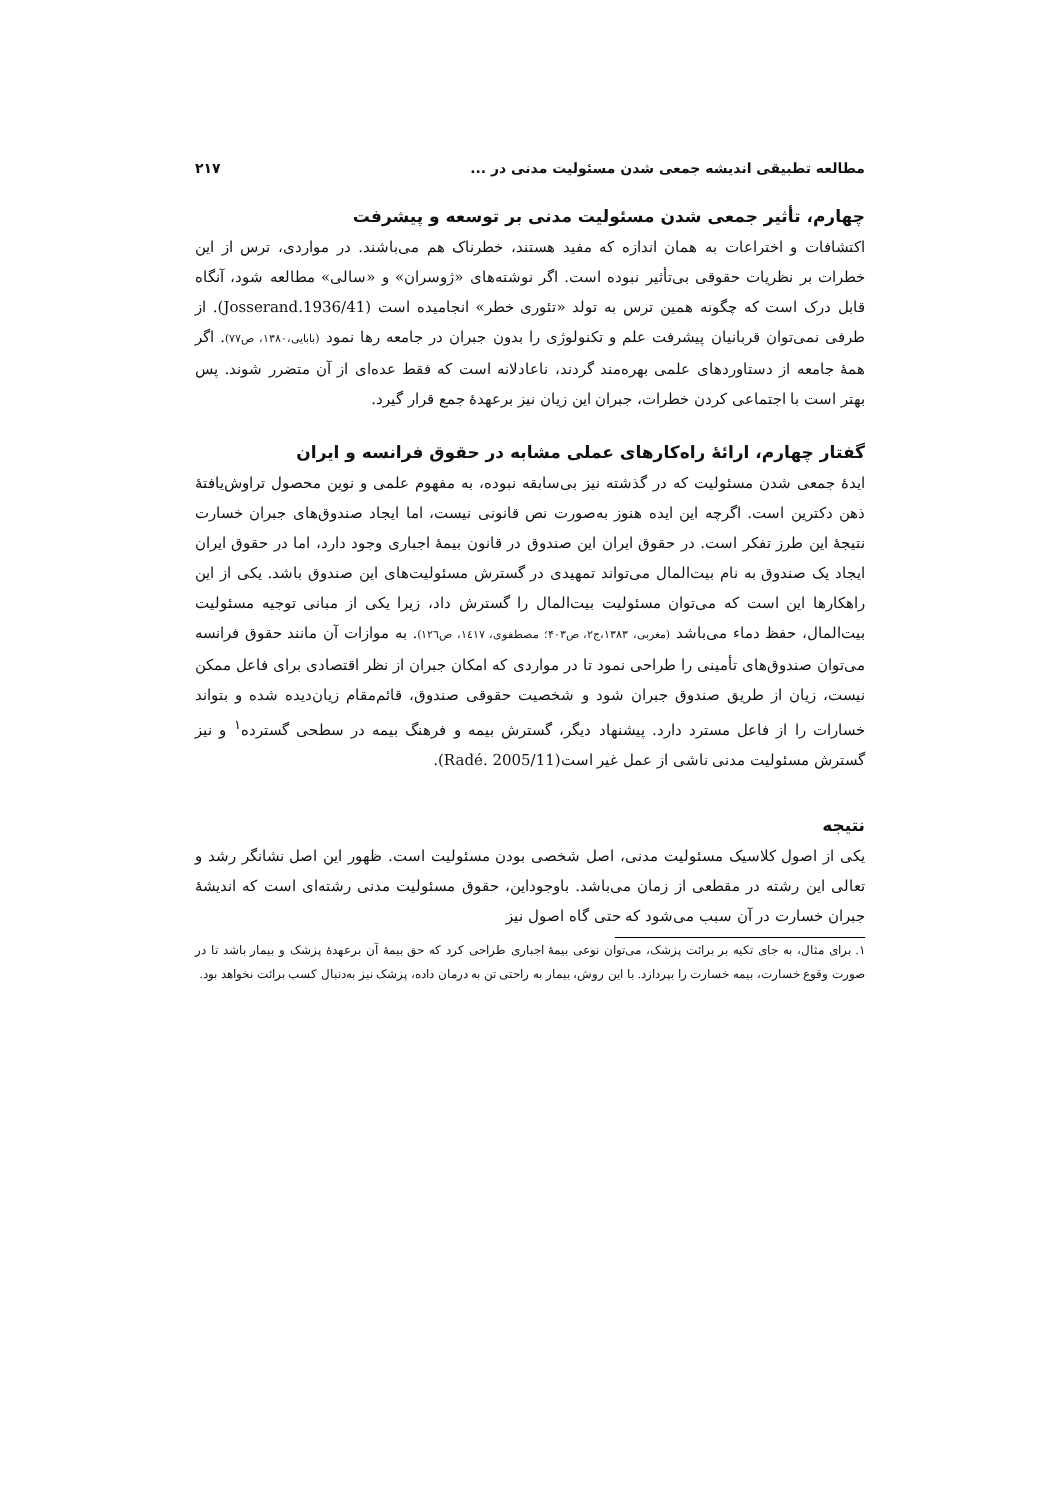مطالعه تطبیقی اندیشه جمعی شدن مسئولیت مدنی در ... ۲۱۷
چهارم، تأثیر جمعی شدن مسئولیت مدنی بر توسعه و پیشرفت
اکتشافات و اختراعات به همان اندازه که مفید هستند، خطرناک هم می‌باشند. در مواردی، ترس از این خطرات بر نظریات حقوقی بی‌تأثیر نبوده است. اگر نوشته‌های «ژوسران» و «سالی» مطالعه شود، آنگاه قابل درک است که چگونه همین ترس به تولد «تئوری خطر» انجامیده است (Josserand.1936/41). از طرفی نمی‌توان قربانیان پیشرفت علم و تکنولوژی را بدون جبران در جامعه رها نمود (بابایی،۱۳۸۰، ص۷۷). اگر همهٔ جامعه از دستاوردهای علمی بهره‌مند گردند، ناعادلانه است که فقط عده‌ای از آن متضرر شوند. پس بهتر است با اجتماعی کردن خطرات، جبران این زیان نیز برعهدهٔ جمع قرار گیرد.
گفتار چهارم، ارائهٔ راه‌کارهای عملی مشابه در حقوق فرانسه و ایران
ایدهٔ جمعی شدن مسئولیت که در گذشته نیز بی‌سابقه نبوده، به مفهوم علمی و نوین محصول تراوش‌یافتهٔ ذهن دکترین است. اگرچه این ایده هنوز به‌صورت نص قانونی نیست، اما ایجاد صندوق‌های جبران خسارت نتیجهٔ این طرز تفکر است. در حقوق ایران این صندوق در قانون بیمهٔ اجباری وجود دارد، اما در حقوق ایران ایجاد یک صندوق به نام بیت‌المال می‌تواند تمهیدی در گسترش مسئولیت‌های این صندوق باشد. یکی از این راهکارها این است که می‌توان مسئولیت بیت‌المال را گسترش داد، زیرا یکی از مبانی توجیه مسئولیت بیت‌المال، حفظ دماء می‌باشد (مغربی، ۱۳۸۳،ج۲، ص۴۰۳؛ مصطفوی، ۱٤۱۷، ص۱۲٦). به موازات آن مانند حقوق فرانسه می‌توان صندوق‌های تأمینی را طراحی نمود تا در مواردی که امکان جبران از نظر اقتصادی برای فاعل ممکن نیست، زیان از طریق صندوق جبران شود و شخصیت حقوقی صندوق، قائم‌مقام زیان‌دیده شده و بتواند خسارات را از فاعل مسترد دارد. پیشنهاد دیگر، گسترش بیمه و فرهنگ بیمه در سطحی گسترده<sup>۱</sup> و نیز گسترش مسئولیت مدنی ناشی از عمل غیر است(Radé. 2005/11).
نتیجه
یکی از اصول کلاسیک مسئولیت مدنی، اصل شخصی بودن مسئولیت است. ظهور این اصل نشانگر رشد و تعالی این رشته در مقطعی از زمان می‌باشد. باوجوداین، حقوق مسئولیت مدنی رشته‌ای است که اندیشهٔ جبران خسارت در آن سبب می‌شود که حتی گاه اصول نیز
۱. برای مثال، به جای تکیه بر برائت پزشک، می‌توان نوعی بیمهٔ اجباری طراحی کرد که حق بیمهٔ آن برعهدهٔ پزشک و بیمار باشد تا در صورت وقوع خسارت، بیمه خسارت را بپردازد. با این روش، بیمار به راحتی تن به درمان داده، پزشک نیز به‌دنبال کسب برائت نخواهد بود.